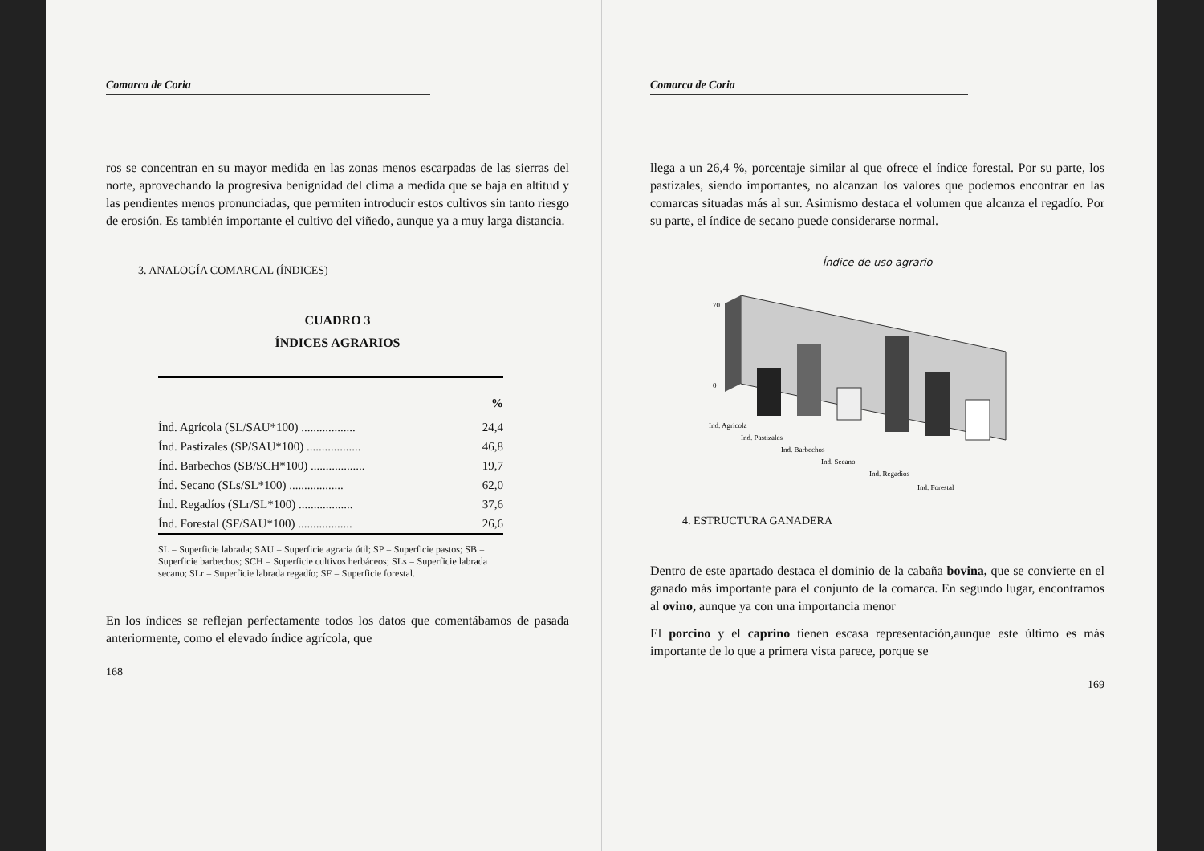Comarca de Coria
ros se concentran en su mayor medida en las zonas menos escarpadas de las sierras del norte, aprovechando la progresiva benignidad del clima a medida que se baja en altitud y las pendientes menos pronunciadas, que permiten introducir estos cultivos sin tanto riesgo de erosión. Es también importante el cultivo del viñedo, aunque ya a muy larga distancia.
3. ANALOGÍA COMARCAL (ÍNDICES)
CUADRO 3
ÍNDICES AGRARIOS
| | % |
| --- | --- |
| Índ. Agrícola (SL/SAU*100) .................. | 24,4 |
| Índ. Pastizales (SP/SAU*100) .................. | 46,8 |
| Índ. Barbechos (SB/SCH*100) .................. | 19,7 |
| Índ. Secano (SLs/SL*100) .................. | 62,0 |
| Índ. Regadíos (SLr/SL*100) .................. | 37,6 |
| Índ. Forestal (SF/SAU*100) .................. | 26,6 |
SL = Superficie labrada; SAU = Superficie agraria útil; SP = Superficie pastos; SB = Superficie barbechos; SCH = Superficie cultivos herbáceos; SLs = Superficie labrada secano; SLr = Superficie labrada regadío; SF = Superficie forestal.
En los índices se reflejan perfectamente todos los datos que comentábamos de pasada anteriormente, como el elevado índice agrícola, que
168
Comarca de Coria
llega a un 26,4 %, porcentaje similar al que ofrece el índice forestal. Por su parte, los pastizales, siendo importantes, no alcanzan los valores que podemos encontrar en las comarcas situadas más al sur. Asimismo destaca el volumen que alcanza el regadío. Por su parte, el índice de secano puede considerarse normal.
Índice de uso agrario
70
0
Ind. Agricola
Ind. Pastizales
Ind. Barbechos
Ind. Secano
Ind. Regadios
Ind. Forestal
4. ESTRUCTURA GANADERA
Dentro de este apartado destaca el dominio de la cabaña bovina, que se convierte en el ganado más importante para el conjunto de la comarca. En segundo lugar, encontramos al ovino, aunque ya con una importancia menor
El porcino y el caprino tienen escasa representación,aunque este último es más importante de lo que a primera vista parece, porque se
169